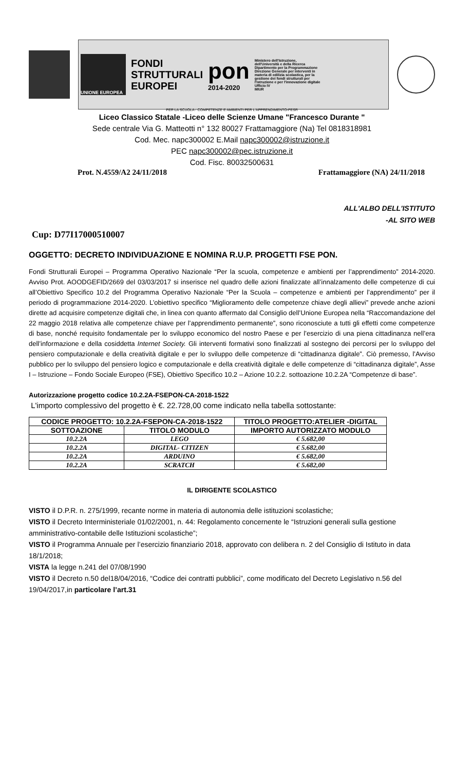UNIONE EUROPEA
FONDI
STRUTTURALI
EUROPEI
pon
2014-2020
Ministero dell'Istruzione, dell'Università e della Ricerca Dipartimento per la Programmazione Direzione Generale per interventi in materia di edilizia scolastica, per la gestione dei fondi strutturali per l'istruzione e per l'innovazione digitale Ufficio IV
MIUR
PER LA SCUOLA - COMPETENZE E AMBIENTI PER L'APPRENDIMENTO-FESR
Liceo Classico Statale -Liceo delle Scienze Umane "Francesco Durante "
Sede centrale Via G. Matteotti n° 132 80027 Frattamaggiore (Na) Tel 0818318981
Cod. Mec. napc300002 E.Mail napc300002@istruzione.it
PEC napc300002@pec.istruzione.it
Cod. Fisc. 80032500631
Prot. N.4559/A2 24/11/2018 Frattamaggiore (NA) 24/11/2018
ALL'ALBO DELL'ISTITUTO
-AL SITO WEB
Cup: D77I17000510007
OGGETTO: DECRETO INDIVIDUAZIONE E NOMINA R.U.P. PROGETTI FSE PON.
Fondi Strutturali Europei – Programma Operativo Nazionale “Per la scuola, competenze e ambienti per l’apprendimento” 2014-2020. Avviso Prot. AOODGEFID/2669 del 03/03/2017 si inserisce nel quadro delle azioni finalizzate all’innalzamento delle competenze di cui all’Obiettivo Specifico 10.2 del Programma Operativo Nazionale “Per la Scuola – competenze e ambienti per l’apprendimento” per il periodo di programmazione 2014-2020. L’obiettivo specifico “Miglioramento delle competenze chiave degli allievi” prevede anche azioni dirette ad acquisire competenze digitali che, in linea con quanto affermato dal Consiglio dell’Unione Europea nella “Raccomandazione del 22 maggio 2018 relativa alle competenze chiave per l’apprendimento permanente”, sono riconosciute a tutti gli effetti come competenze di base, nonché requisito fondamentale per lo sviluppo economico del nostro Paese e per l’esercizio di una piena cittadinanza nell’era dell’informazione e della cosiddetta Internet Society. Gli interventi formativi sono finalizzati al sostegno dei percorsi per lo sviluppo del pensiero computazionale e della creatività digitale e per lo sviluppo delle competenze di “cittadinanza digitale”. Ciò premesso, l’Avviso pubblico per lo sviluppo del pensiero logico e computazionale e della creatività digitale e delle competenze di “cittadinanza digitale”, Asse I – Istruzione – Fondo Sociale Europeo (FSE), Obiettivo Specifico 10.2 – Azione 10.2.2. sottoazione 10.2.2A “Competenze di base”.
Autorizzazione progetto codice 10.2.2A-FSEPON-CA-2018-1522
L'importo complessivo del progetto è €. 22.728,00 come indicato nella tabella sottostante:
| CODICE PROGETTO: 10.2.2A-FSEPON-CA-2018-1522 | | TITOLO PROGETTO:ATELIER -DIGITAL |
| --- | --- | --- |
| SOTTOAZIONE | TITOLO MODULO | IMPORTO AUTORIZZATO MODULO |
| 10.2.2A | LEGO | € 5.682,00 |
| 10.2.2A | DIGITAL- CITIZEN | € 5.682,00 |
| 10.2.2A | ARDUINO | € 5.682,00 |
| 10.2.2A | SCRATCH | € 5.682,00 |
IL DIRIGENTE SCOLASTICO
VISTO il D.P.R. n. 275/1999, recante norme in materia di autonomia delle istituzioni scolastiche;
VISTO il Decreto Interministeriale 01/02/2001, n. 44: Regolamento concernente le “Istruzioni generali sulla gestione amministrativo-contabile delle Istituzioni scolastiche”;
VISTO il Programma Annuale per l’esercizio finanziario 2018, approvato con delibera n. 2 del Consiglio di Istituto in data 18/1/2018;
VISTA la legge n.241 del 07/08/1990
VISTO il Decreto n.50 del18/04/2016, “Codice dei contratti pubblici”, come modificato del Decreto Legislativo n.56 del 19/04/2017,in particolare l’art.31